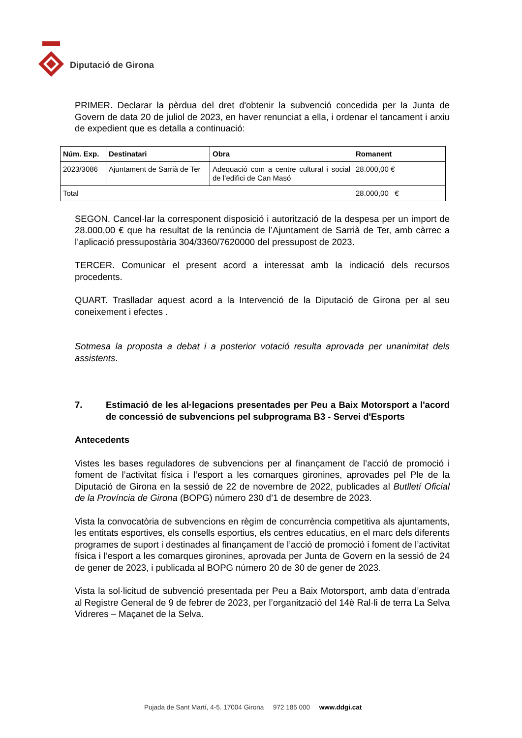Diputació de Girona
PRIMER. Declarar la pèrdua del dret d'obtenir la subvenció concedida per la Junta de Govern de data 20 de juliol de 2023, en haver renunciat a ella, i ordenar el tancament i arxiu de expedient que es detalla a continuació:
| Núm. Exp. | Destinatari | Obra | Romanent |
| --- | --- | --- | --- |
| 2023/3086 | Ajuntament de Sarrià de Ter | Adequació com a centre cultural i social de l’edifici de Can Masó | 28.000,00 € |
| Total | | | 28.000,00 € |
SEGON. Cancel·lar la corresponent disposició i autorització de la despesa per un import de 28.000,00 € que ha resultat de la renúncia de l’Ajuntament de Sarrià de Ter, amb càrrec a l’aplicació pressupostària 304/3360/7620000 del pressupost de 2023.
TERCER. Comunicar el present acord a interessat amb la indicació dels recursos procedents.
QUART. Traslladar aquest acord a la Intervenció de la Diputació de Girona per al seu coneixement i efectes .
Sotmesa la proposta a debat i a posterior votació resulta aprovada per unanimitat dels assistents.
7. Estimació de les al·legacions presentades per Peu a Baix Motorsport a l'acord de concessió de subvencions pel subprograma B3 - Servei d'Esports
Antecedents
Vistes les bases reguladores de subvencions per al finançament de l’acció de promoció i foment de l’activitat física i l’esport a les comarques gironines, aprovades pel Ple de la Diputació de Girona en la sessió de 22 de novembre de 2022, publicades al Butlletí Oficial de la Província de Girona (BOPG) número 230 d’1 de desembre de 2023.
Vista la convocatòria de subvencions en règim de concurrència competitiva als ajuntaments, les entitats esportives, els consells esportius, els centres educatius, en el marc dels diferents programes de suport i destinades al finançament de l’acció de promoció i foment de l’activitat física i l’esport a les comarques gironines, aprovada per Junta de Govern en la sessió de 24 de gener de 2023, i publicada al BOPG número 20 de 30 de gener de 2023.
Vista la sol·licitud de subvenció presentada per Peu a Baix Motorsport, amb data d’entrada al Registre General de 9 de febrer de 2023, per l’organització del 14è Ral·li de terra La Selva Vidreres – Maçanet de la Selva.
Pujada de Sant Martí, 4-5. 17004 Girona 972 185 000 www.ddgi.cat